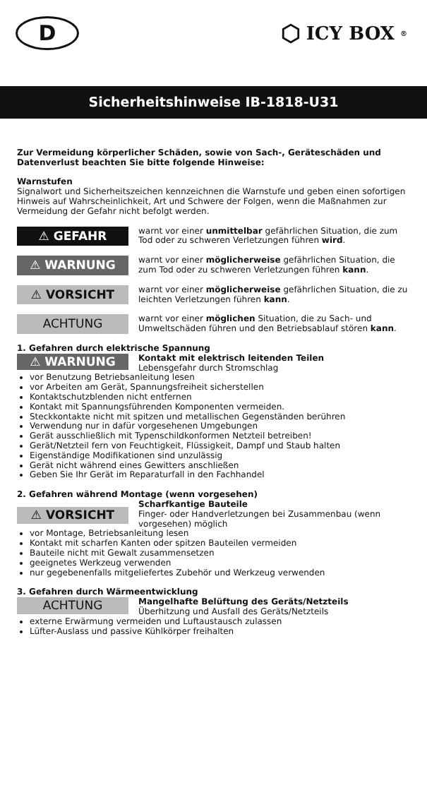D
⬡ ICY BOX<sup>®</sup>
Sicherheitshinweise IB-1818-U31
Zur Vermeidung körperlicher Schäden, sowie von Sach-, Geräteschäden und Datenverlust beachten Sie bitte folgende Hinweise:
Warnstufen
Signalwort und Sicherheitszeichen kennzeichnen die Warnstufe und geben einen sofortigen Hinweis auf Wahrscheinlichkeit, Art und Schwere der Folgen, wenn die Maßnahmen zur Vermeidung der Gefahr nicht befolgt werden.
⚠ GEFAHR
warnt vor einer unmittelbar gefährlichen Situation, die zum Tod oder zu schweren Verletzungen führen wird.
⚠ WARNUNG
warnt vor einer möglicherweise gefährlichen Situation, die zum Tod oder zu schweren Verletzungen führen kann.
⚠ VORSICHT
warnt vor einer möglicherweise gefährlichen Situation, die zu leichten Verletzungen führen kann.
ACHTUNG
warnt vor einer möglichen Situation, die zu Sach- und Umweltschäden führen und den Betriebsablauf stören kann.
1. Gefahren durch elektrische Spannung
⚠ WARNUNG
Kontakt mit elektrisch leitenden Teilen
Lebensgefahr durch Stromschlag
vor Benutzung Betriebsanleitung lesen
vor Arbeiten am Gerät, Spannungsfreiheit sicherstellen
Kontaktschutzblenden nicht entfernen
Kontakt mit Spannungsführenden Komponenten vermeiden.
Steckkontakte nicht mit spitzen und metallischen Gegenständen berühren
Verwendung nur in dafür vorgesehenen Umgebungen
Gerät ausschließlich mit Typenschildkonformen Netzteil betreiben!
Gerät/Netzteil fern von Feuchtigkeit, Flüssigkeit, Dampf und Staub halten
Eigenständige Modifikationen sind unzulässig
Gerät nicht während eines Gewitters anschließen
Geben Sie Ihr Gerät im Reparaturfall in den Fachhandel
2. Gefahren während Montage (wenn vorgesehen)
⚠ VORSICHT
Scharfkantige Bauteile
Finger- oder Handverletzungen bei Zusammenbau (wenn vorgesehen) möglich
vor Montage, Betriebsanleitung lesen
Kontakt mit scharfen Kanten oder spitzen Bauteilen vermeiden
Bauteile nicht mit Gewalt zusammensetzen
geeignetes Werkzeug verwenden
nur gegebenenfalls mitgeliefertes Zubehör und Werkzeug verwenden
3. Gefahren durch Wärmeentwicklung
ACHTUNG
Mangelhafte Belüftung des Geräts/Netzteils
Überhitzung und Ausfall des Geräts/Netzteils
externe Erwärmung vermeiden und Luftaustausch zulassen
Lüfter-Auslass und passive Kühlkörper freihalten